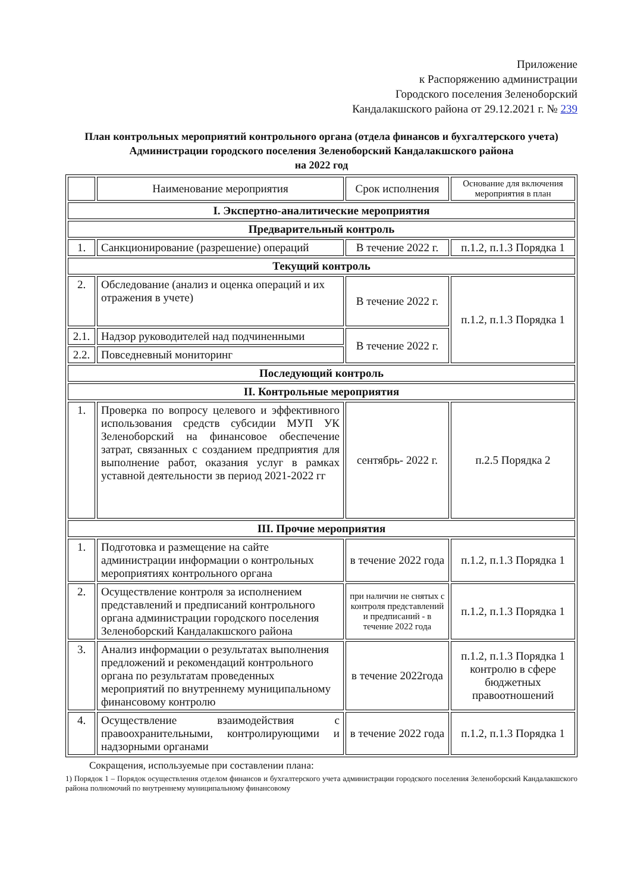Приложение
к Распоряжению администрации
Городского поселения Зеленоборский
Кандалакшского района от 29.12.2021 г. № 239
План контрольных мероприятий контрольного органа (отдела финансов и бухгалтерского учета)
Администрации городского поселения Зеленоборский Кандалакшского района
на 2022 год
| | Наименование мероприятия | Срок исполнения | Основание для включения мероприятия в план |
| --- | --- | --- | --- |
| I. Экспертно-аналитические мероприятия | | | |
| Предварительный контроль | | | |
| 1. | Санкционирование (разрешение) операций | В течение 2022 г. | п.1.2, п.1.3 Порядка 1 |
| Текущий контроль | | | |
| 2. | Обследование (анализ и оценка операций и их отражения в учете) | В течение 2022 г. | п.1.2, п.1.3 Порядка 1 |
| 2.1. | Надзор руководителей над подчиненными | В течение 2022 г. | |
| 2.2. | Повседневный мониторинг | | |
| Последующий контроль | | | |
| II. Контрольные мероприятия | | | |
| 1. | Проверка по вопросу целевого и эффективного использования средств субсидии МУП УК Зеленоборский на финансовое обеспечение затрат, связанных с созданием предприятия для выполнение работ, оказания услуг в рамках уставной деятельности зв период 2021-2022 гг | сентябрь- 2022 г. | п.2.5 Порядка 2 |
| III. Прочие мероприятия | | | |
| 1. | Подготовка и размещение на сайте администрации информации о контрольных мероприятиях контрольного органа | в течение 2022 года | п.1.2, п.1.3 Порядка 1 |
| 2. | Осуществление контроля за исполнением представлений и предписаний контрольного органа администрации городского поселения Зеленоборский Кандалакшского района | при наличии не снятых с контроля представлений и предписаний - в течение 2022 года | п.1.2, п.1.3 Порядка 1 |
| 3. | Анализ информации о результатах выполнения предложений и рекомендаций контрольного органа по результатам проведенных мероприятий по внутреннему муниципальному финансовому контролю | в течение 2022года | п.1.2, п.1.3 Порядка 1 контролю в сфере бюджетных правоотношений |
| 4. | Осуществление взаимодействия с правоохранительными, контролирующими и надзорными органами | в течение 2022 года | п.1.2, п.1.3 Порядка 1 |
Сокращения, используемые при составлении плана:
1) Порядок 1 – Порядок осуществления отделом финансов и бухгалтерского учета администрации городского поселения Зеленоборский Кандалакшского района полномочий по внутреннему муниципальному финансовому